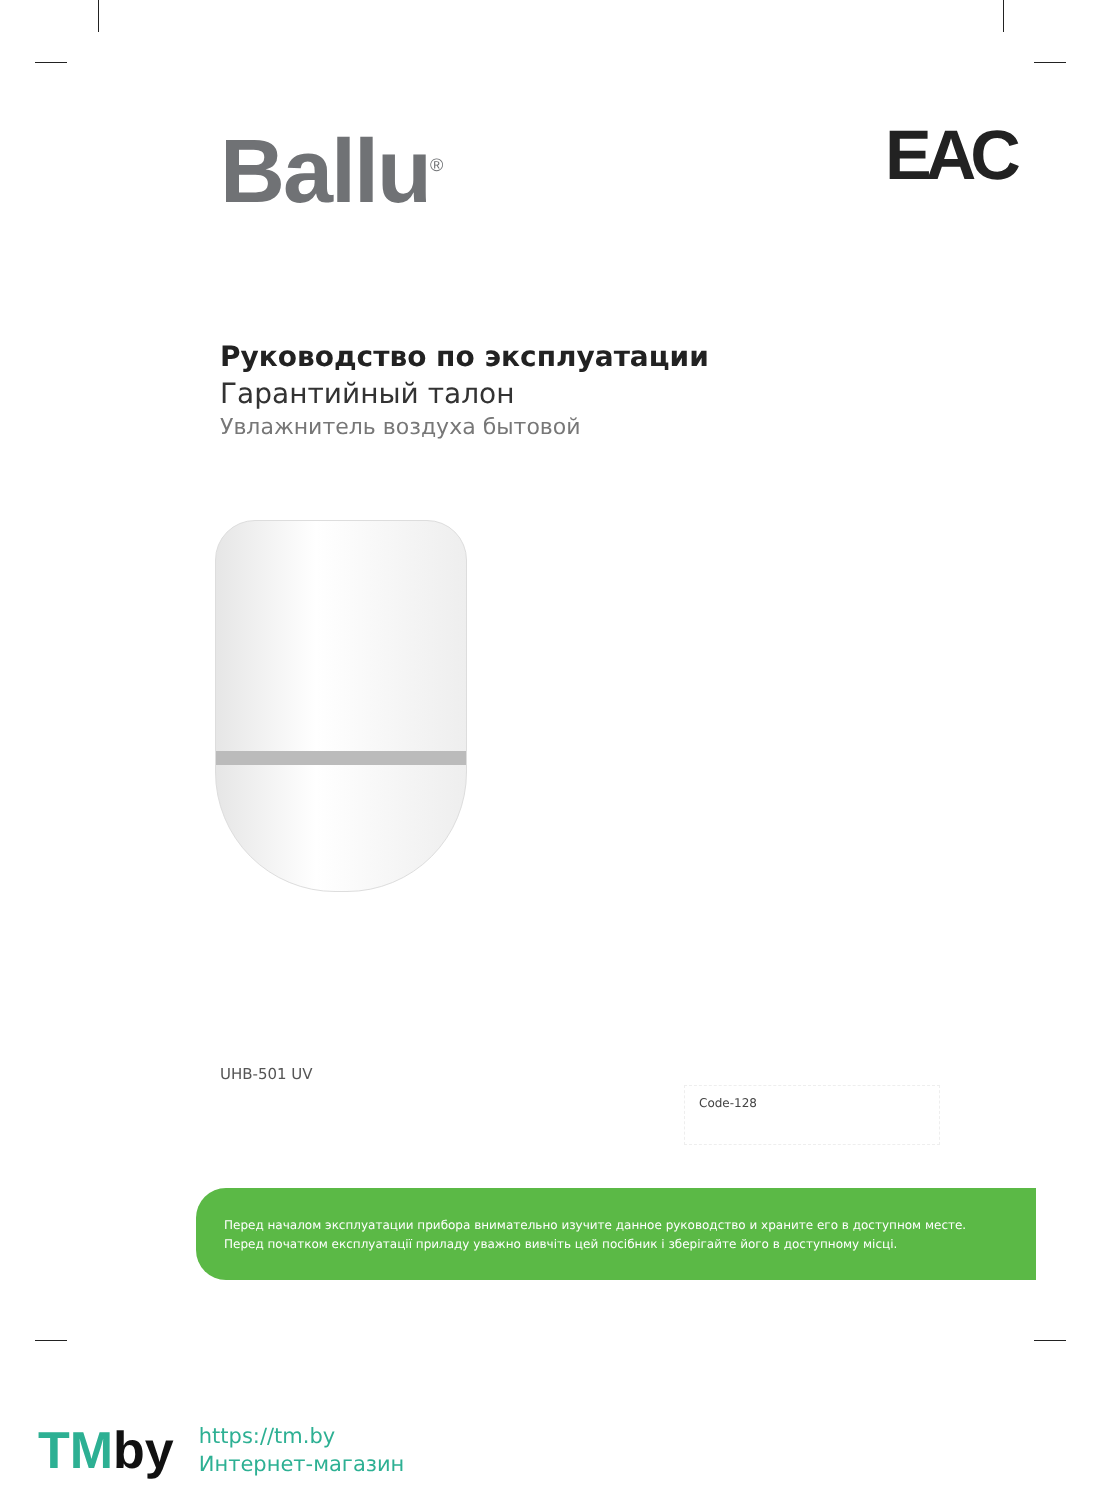Ballu<sup>®</sup> EAC
Руководство по эксплуатации
Гарантийный талон
Увлажнитель воздуха бытовой
UHB-501 UV
Code-128
Перед началом эксплуатации прибора внимательно изучите данное руководство и храните его в доступном месте.
Перед початком експлуатації приладу уважно вивчіть цей посібник і зберігайте його в доступному місці.
TMby
https://tm.by
Интернет-магазин